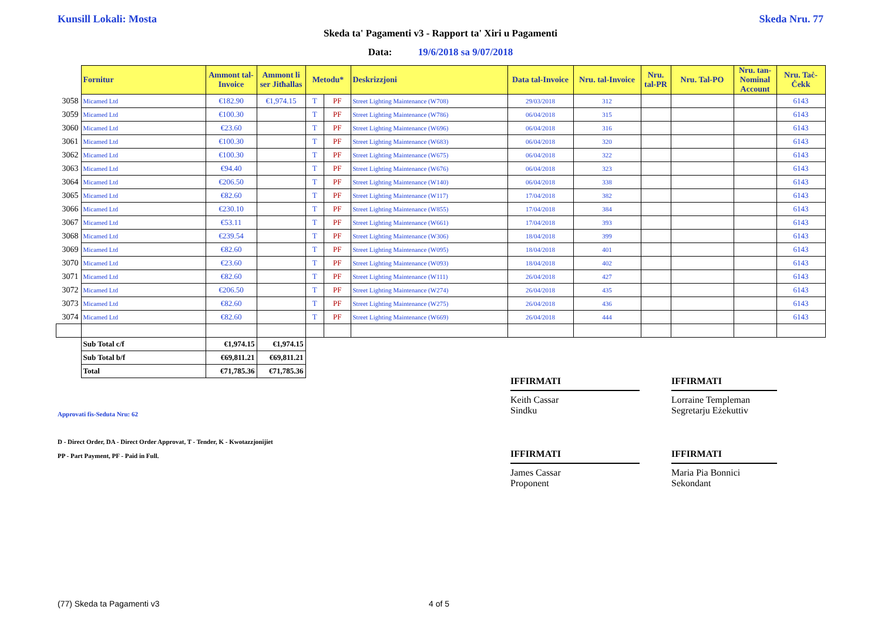Kunsill Lokali: Mosta Skeda Nru. 77
Skeda ta' Pagamenti v3 - Rapport ta' Xiri u Pagamenti
Data: 19/6/2018 sa 9/07/2018
| | Fornitur | Ammont tal-Invoice | Ammont li ser Jitħallas | Metodu* | | Deskrizzjoni | Data tal-Invoice | Nru. tal-Invoice | Nru. tal-PR | Nru. Tal-PO | Nru. tan-Nominal Account | Nru. Taċ-Ċekk |
| --- | --- | --- | --- | --- | --- | --- | --- | --- | --- | --- | --- | --- |
| 3058 | Micamed Ltd | €182.90 | €1,974.15 | T | PF | Street Lighting Maintenance (W708) | 29/03/2018 | 312 | | | | 6143 |
| 3059 | Micamed Ltd | €100.30 | | T | PF | Street Lighting Maintenance (W786) | 06/04/2018 | 315 | | | | 6143 |
| 3060 | Micamed Ltd | €23.60 | | T | PF | Street Lighting Maintenance (W696) | 06/04/2018 | 316 | | | | 6143 |
| 3061 | Micamed Ltd | €100.30 | | T | PF | Street Lighting Maintenance (W683) | 06/04/2018 | 320 | | | | 6143 |
| 3062 | Micamed Ltd | €100.30 | | T | PF | Street Lighting Maintenance (W675) | 06/04/2018 | 322 | | | | 6143 |
| 3063 | Micamed Ltd | €94.40 | | T | PF | Street Lighting Maintenance (W676) | 06/04/2018 | 323 | | | | 6143 |
| 3064 | Micamed Ltd | €206.50 | | T | PF | Street Lighting Maintenance (W140) | 06/04/2018 | 338 | | | | 6143 |
| 3065 | Micamed Ltd | €82.60 | | T | PF | Street Lighting Maintenance (W117) | 17/04/2018 | 382 | | | | 6143 |
| 3066 | Micamed Ltd | €230.10 | | T | PF | Street Lighting Maintenance (W855) | 17/04/2018 | 384 | | | | 6143 |
| 3067 | Micamed Ltd | €53.11 | | T | PF | Street Lighting Maintenance (W661) | 17/04/2018 | 393 | | | | 6143 |
| 3068 | Micamed Ltd | €239.54 | | T | PF | Street Lighting Maintenance (W306) | 18/04/2018 | 399 | | | | 6143 |
| 3069 | Micamed Ltd | €82.60 | | T | PF | Street Lighting Maintenance (W095) | 18/04/2018 | 401 | | | | 6143 |
| 3070 | Micamed Ltd | €23.60 | | T | PF | Street Lighting Maintenance (W093) | 18/04/2018 | 402 | | | | 6143 |
| 3071 | Micamed Ltd | €82.60 | | T | PF | Street Lighting Maintenance (W111) | 26/04/2018 | 427 | | | | 6143 |
| 3072 | Micamed Ltd | €206.50 | | T | PF | Street Lighting Maintenance (W274) | 26/04/2018 | 435 | | | | 6143 |
| 3073 | Micamed Ltd | €82.60 | | T | PF | Street Lighting Maintenance (W275) | 26/04/2018 | 436 | | | | 6143 |
| 3074 | Micamed Ltd | €82.60 | | T | PF | Street Lighting Maintenance (W669) | 26/04/2018 | 444 | | | | 6143 |
| | Sub Total c/f | €1,974.15 | €1,974.15 | | | | | | | | | |
| | Sub Total b/f | €69,811.21 | €69,811.21 | | | | | | | | | |
| | Total | €71,785.36 | €71,785.36 | | | | | | | | | |
IFFIRMATI
Keith Cassar
Sindku
IFFIRMATI
Lorraine Templeman
Segretarju Eżekuttiv
IFFIRMATI
James Cassar
Proponent
IFFIRMATI
Maria Pia Bonnici
Sekondant
Approvati fis-Seduta Nru: 62
D - Direct Order, DA - Direct Order Approvat, T - Tender, K - Kwotazzjonijiet
PP - Part Payment, PF - Paid in Full.
(77) Skeda ta Pagamenti v3 4 of 5